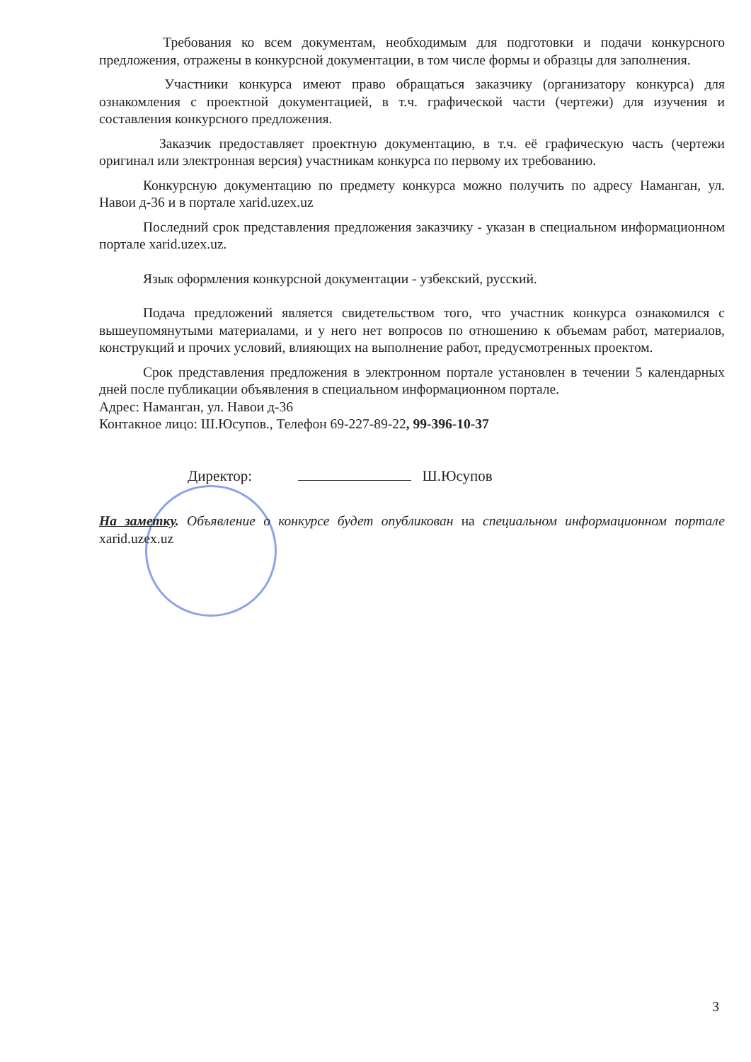Требования ко всем документам, необходимым для подготовки и подачи конкурсного предложения, отражены в конкурсной документации, в том числе формы и образцы для заполнения.
Участники конкурса имеют право обращаться заказчику (организатору конкурса) для ознакомления с проектной документацией, в т.ч. графической части (чертежи) для изучения и составления конкурсного предложения.
Заказчик предоставляет проектную документацию, в т.ч. её графическую часть (чертежи оригинал или электронная версия) участникам конкурса по первому их требованию.
Конкурсную документацию по предмету конкурса можно получить по адресу Наманган, ул. Навои д-36 и в портале xarid.uzex.uz
Последний срок представления предложения заказчику - указан в специальном информационном портале xarid.uzex.uz.
Язык оформления конкурсной документации - узбекский, русский.
Подача предложений является свидетельством того, что участник конкурса ознакомился с вышеупомянутыми материалами, и у него нет вопросов по отношению к объемам работ, материалов, конструкций и прочих условий, влияющих на выполнение работ, предусмотренных проектом.
Срок представления предложения в электронном портале установлен в течении 5 календарных дней после публикации объявления в специальном информационном портале.
Адрес: Наманган, ул. Навои д-36
Контакное лицо: Ш.Юсупов., Телефон 69-227-89-22, 99-396-10-37
Директор: Ш.Юсупов
На заметку. Объявление о конкурсе будет опубликован на специальном информационном портале xarid.uzex.uz
3